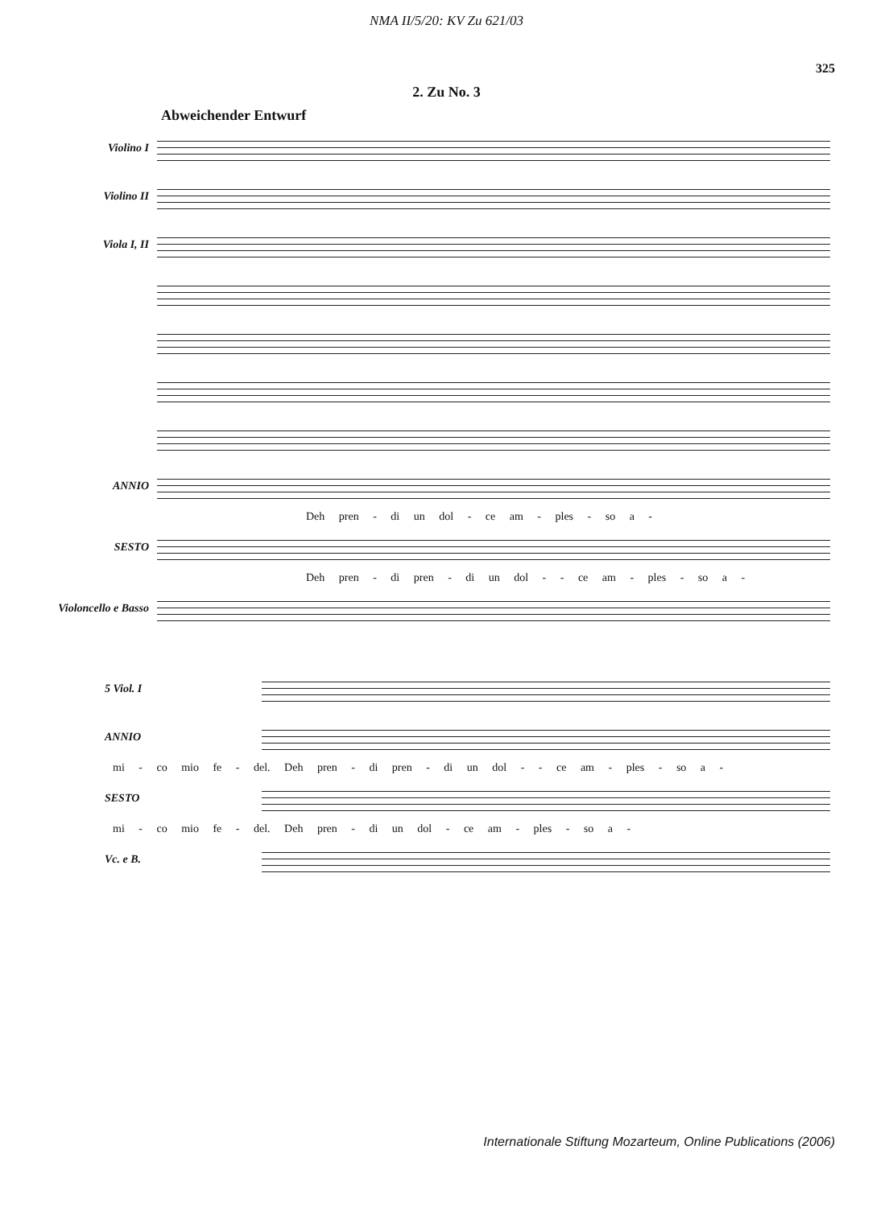NMA II/5/20: KV Zu 621/03
325
2. Zu No. 3
Abweichender Entwurf
Violino I
Violino II
Viola I, II
ANNIO
Deh pren - di un dol - ce am - ples - so a -
SESTO
Deh pren - di pren - di un dol - - ce am - ples - so a -
Violoncello e Basso
5 Viol. I
ANNIO
mi - co mio fe - del. Deh pren - di pren - di un dol - - ce am - ples - so a -
SESTO
mi - co mio fe - del. Deh pren - di un dol - ce am - ples - so a -
Vc. e B.
Internationale Stiftung Mozarteum, Online Publications (2006)